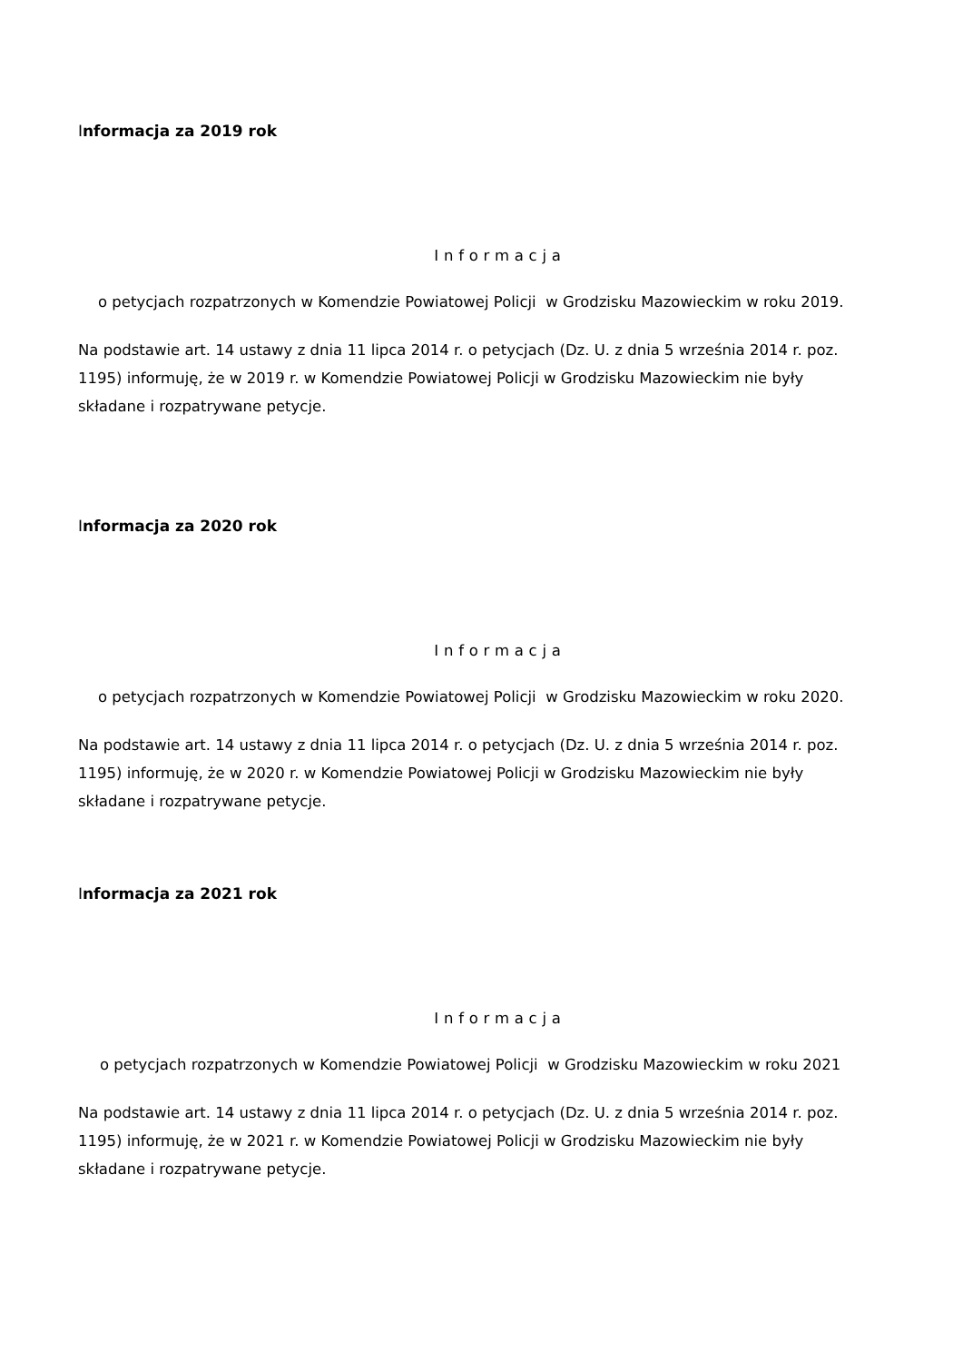Informacja za 2019 rok
Informacja
o petycjach rozpatrzonych w Komendzie Powiatowej Policji w Grodzisku Mazowieckim w roku 2019.
Na podstawie art. 14 ustawy z dnia 11 lipca 2014 r. o petycjach (Dz. U. z dnia 5 września 2014 r. poz. 1195) informuję, że w 2019 r. w Komendzie Powiatowej Policji w Grodzisku Mazowieckim nie były składane i rozpatrywane petycje.
Informacja za 2020 rok
Informacja
o petycjach rozpatrzonych w Komendzie Powiatowej Policji w Grodzisku Mazowieckim w roku 2020.
Na podstawie art. 14 ustawy z dnia 11 lipca 2014 r. o petycjach (Dz. U. z dnia 5 września 2014 r. poz. 1195) informuję, że w 2020 r. w Komendzie Powiatowej Policji w Grodzisku Mazowieckim nie były składane i rozpatrywane petycje.
Informacja za 2021 rok
Informacja
o petycjach rozpatrzonych w Komendzie Powiatowej Policji w Grodzisku Mazowieckim w roku 2021
Na podstawie art. 14 ustawy z dnia 11 lipca 2014 r. o petycjach (Dz. U. z dnia 5 września 2014 r. poz. 1195) informuję, że w 2021 r. w Komendzie Powiatowej Policji w Grodzisku Mazowieckim nie były składane i rozpatrywane petycje.